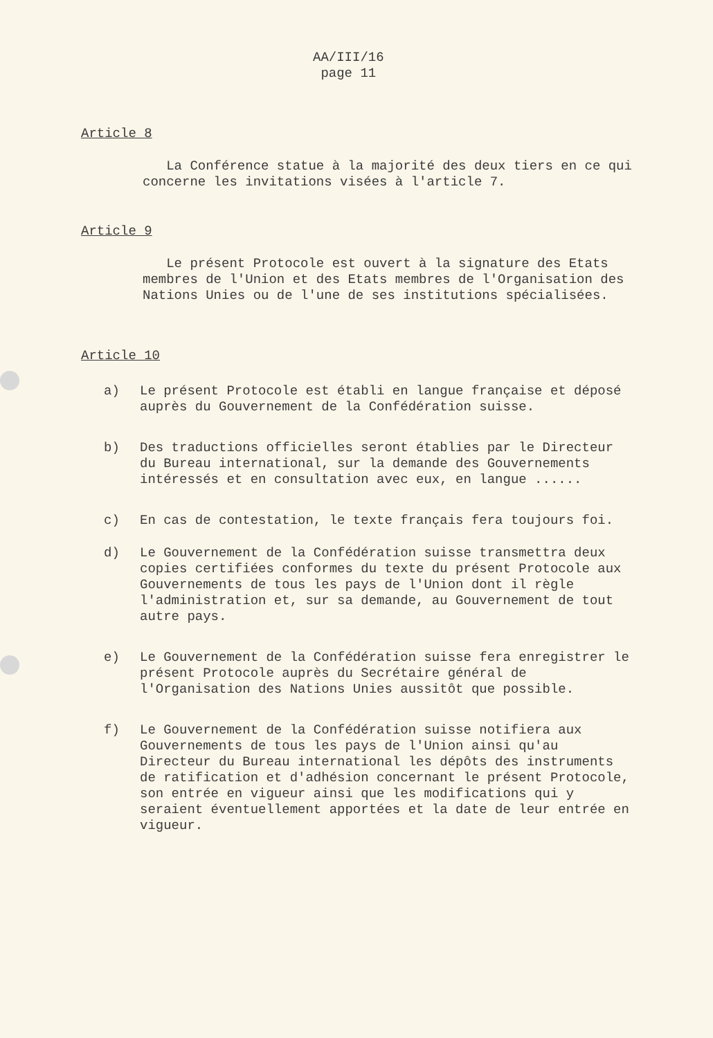AA/III/16
page 11
Article 8
La Conférence statue à la majorité des deux tiers en ce qui concerne les invitations visées à l'article 7.
Article 9
Le présent Protocole est ouvert à la signature des Etats membres de l'Union et des Etats membres de l'Organisation des Nations Unies ou de l'une de ses institutions spécialisées.
Article 10
a) Le présent Protocole est établi en langue française et déposé auprès du Gouvernement de la Confédération suisse.
b) Des traductions officielles seront établies par le Directeur du Bureau international, sur la demande des Gouvernements intéressés et en consultation avec eux, en langue ......
c) En cas de contestation, le texte français fera toujours foi.
d) Le Gouvernement de la Confédération suisse transmettra deux copies certifiées conformes du texte du présent Protocole aux Gouvernements de tous les pays de l'Union dont il règle l'administration et, sur sa demande, au Gouvernement de tout autre pays.
e) Le Gouvernement de la Confédération suisse fera enregistrer le présent Protocole auprès du Secrétaire général de l'Organisation des Nations Unies aussitôt que possible.
f) Le Gouvernement de la Confédération suisse notifiera aux Gouvernements de tous les pays de l'Union ainsi qu'au Directeur du Bureau international les dépôts des instruments de ratification et d'adhésion concernant le présent Protocole, son entrée en vigueur ainsi que les modifications qui y seraient éventuellement apportées et la date de leur entrée en vigueur.